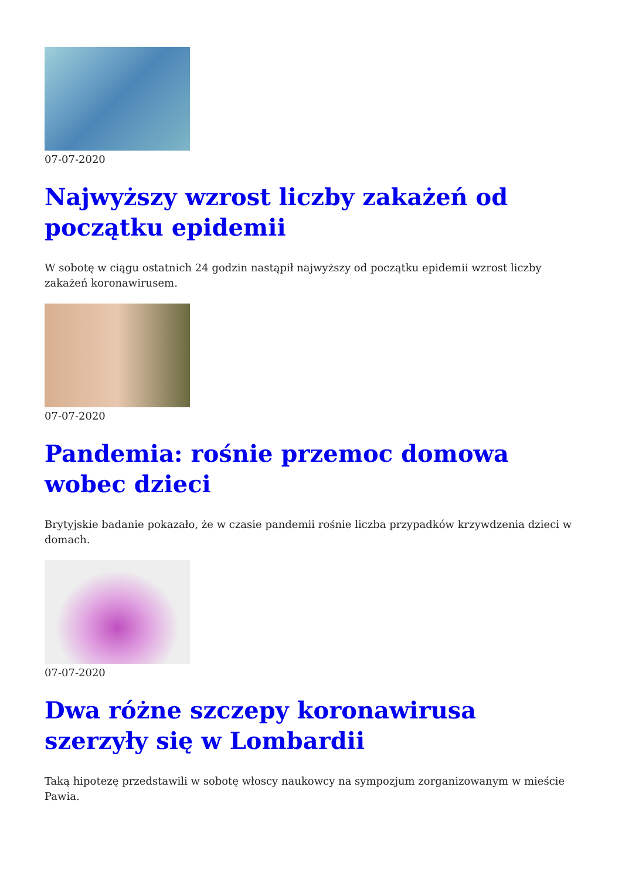07-07-2020
Najwyższy wzrost liczby zakażeń od początku epidemii
W sobotę w ciągu ostatnich 24 godzin nastąpił najwyższy od początku epidemii wzrost liczby zakażeń koronawirusem.
07-07-2020
Pandemia: rośnie przemoc domowa wobec dzieci
Brytyjskie badanie pokazało, że w czasie pandemii rośnie liczba przypadków krzywdzenia dzieci w domach.
07-07-2020
Dwa różne szczepy koronawirusa szerzyły się w Lombardii
Taką hipotezę przedstawili w sobotę włoscy naukowcy na sympozjum zorganizowanym w mieście Pawia.